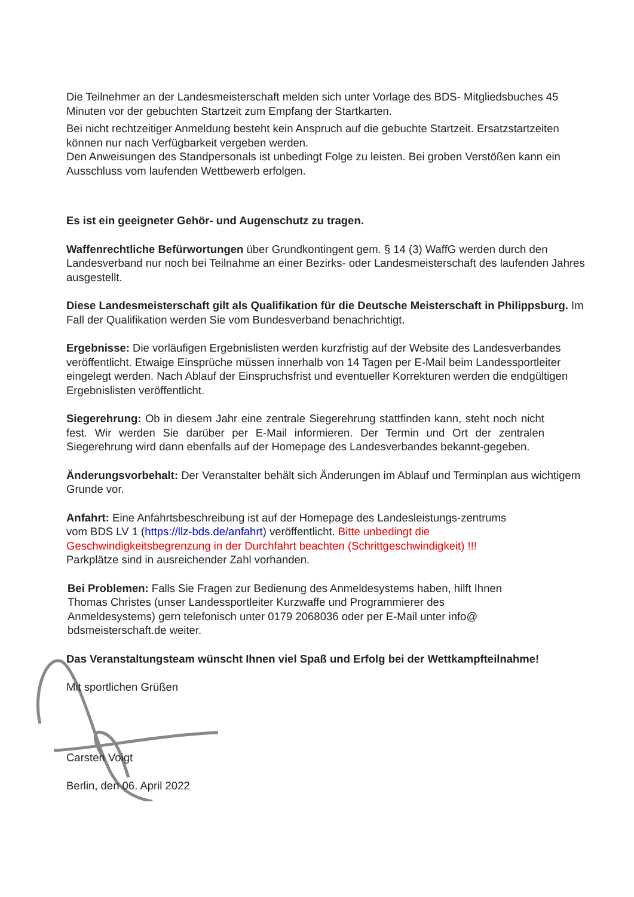Die Teilnehmer an der Landesmeisterschaft melden sich unter Vorlage des BDS- Mitgliedsbuches 45 Minuten vor der gebuchten Startzeit zum Empfang der Startkarten.
Bei nicht rechtzeitiger Anmeldung besteht kein Anspruch auf die gebuchte Startzeit. Ersatzstartzeiten können nur nach Verfügbarkeit vergeben werden.
Den Anweisungen des Standpersonals ist unbedingt Folge zu leisten. Bei groben Verstößen kann ein Ausschluss vom laufenden Wettbewerb erfolgen.
Es ist ein geeigneter Gehör- und Augenschutz zu tragen.
Waffenrechtliche Befürwortungen über Grundkontingent gem. § 14 (3) WaffG werden durch den Landesverband nur noch bei Teilnahme an einer Bezirks- oder Landesmeisterschaft des laufenden Jahres ausgestellt.
Diese Landesmeisterschaft gilt als Qualifikation für die Deutsche Meisterschaft in Philippsburg. Im Fall der Qualifikation werden Sie vom Bundesverband benachrichtigt.
Ergebnisse: Die vorläufigen Ergebnislisten werden kurzfristig auf der Website des Landesverbandes veröffentlicht. Etwaige Einsprüche müssen innerhalb von 14 Tagen per E-Mail beim Landessportleiter eingelegt werden. Nach Ablauf der Einspruchsfrist und eventueller Korrekturen werden die endgültigen Ergebnislisten veröffentlicht.
Siegerehrung: Ob in diesem Jahr eine zentrale Siegerehrung stattfinden kann, steht noch nicht fest. Wir werden Sie darüber per E-Mail informieren. Der Termin und Ort der zentralen Siegerehrung wird dann ebenfalls auf der Homepage des Landesverbandes bekannt-gegeben.
Änderungsvorbehalt: Der Veranstalter behält sich Änderungen im Ablauf und Terminplan aus wichtigem Grunde vor.
Anfahrt: Eine Anfahrtsbeschreibung ist auf der Homepage des Landesleistungs-zentrums vom BDS LV 1 (https://llz-bds.de/anfahrt) veröffentlicht. Bitte unbedingt die Geschwindigkeitsbegrenzung in der Durchfahrt beachten (Schrittgeschwindigkeit) !!!
Parkplätze sind in ausreichender Zahl vorhanden.
Bei Problemen: Falls Sie Fragen zur Bedienung des Anmeldesystems haben, hilft Ihnen Thomas Christes (unser Landessportleiter Kurzwaffe und Programmierer des Anmeldesystems) gern telefonisch unter 0179 2068036 oder per E-Mail unter info@ bdsmeisterschaft.de weiter.
Das Veranstaltungsteam wünscht Ihnen viel Spaß und Erfolg bei der Wettkampfteilnahme!
Mit sportlichen Grüßen
Carsten Voigt
Berlin, den 06. April 2022